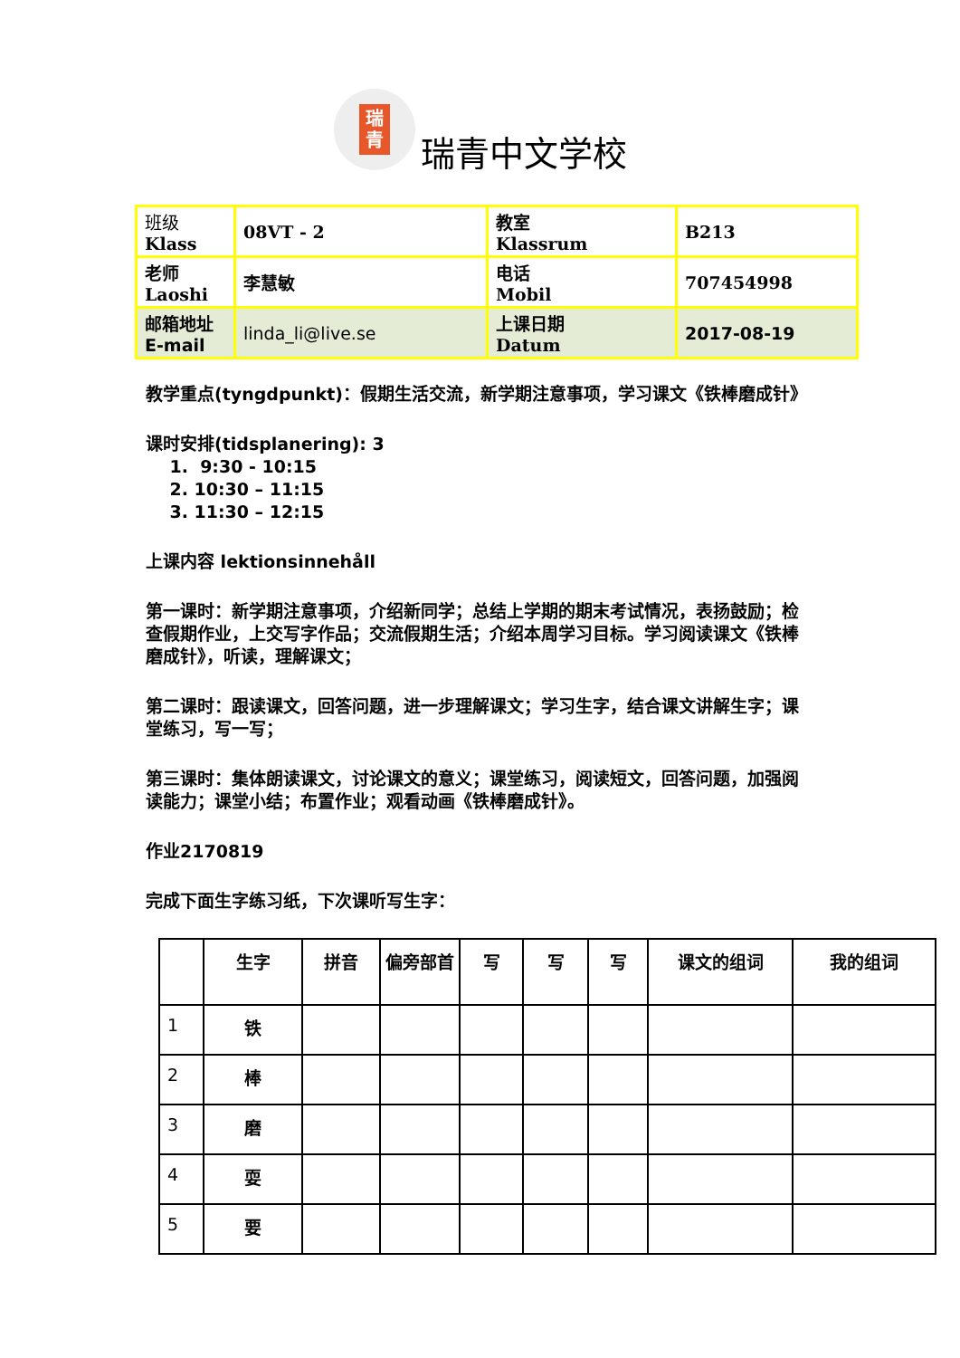瑞
青
瑞青中文学校
| 班级 Klass | 08VT - 2 | 教室 Klassrum | B213 |
| 老师 Laoshi | 李慧敏 | 电话 Mobil | 707454998 |
| 邮箱地址 E-mail | linda_li@live.se | 上课日期 Datum | 2017-08-19 |
教学重点(tyngdpunkt)：假期生活交流，新学期注意事项，学习课文《铁棒磨成针》
课时安排(tidsplanering): 3
1. 9:30 - 10:15
2. 10:30 – 11:15
3. 11:30 – 12:15
上课内容 lektionsinnehåll
第一课时：新学期注意事项，介绍新同学；总结上学期的期末考试情况，表扬鼓励；检查假期作业，上交写字作品；交流假期生活；介绍本周学习目标。学习阅读课文《铁棒磨成针》，听读，理解课文；
第二课时：跟读课文，回答问题，进一步理解课文；学习生字，结合课文讲解生字；课堂练习，写一写；
第三课时：集体朗读课文，讨论课文的意义；课堂练习，阅读短文，回答问题，加强阅读能力；课堂小结；布置作业；观看动画《铁棒磨成针》。
作业2170819
完成下面生字练习纸，下次课听写生字：
| | 生字 | 拼音 | 偏旁部首 | 写 | 写 | 写 | 课文的组词 | 我的组词 |
| --- | --- | --- | --- | --- | --- | --- | --- | --- |
| 1 | 铁 | | | | | | | |
| 2 | 棒 | | | | | | | |
| 3 | 磨 | | | | | | | |
| 4 | 耍 | | | | | | | |
| 5 | 要 | | | | | | | |